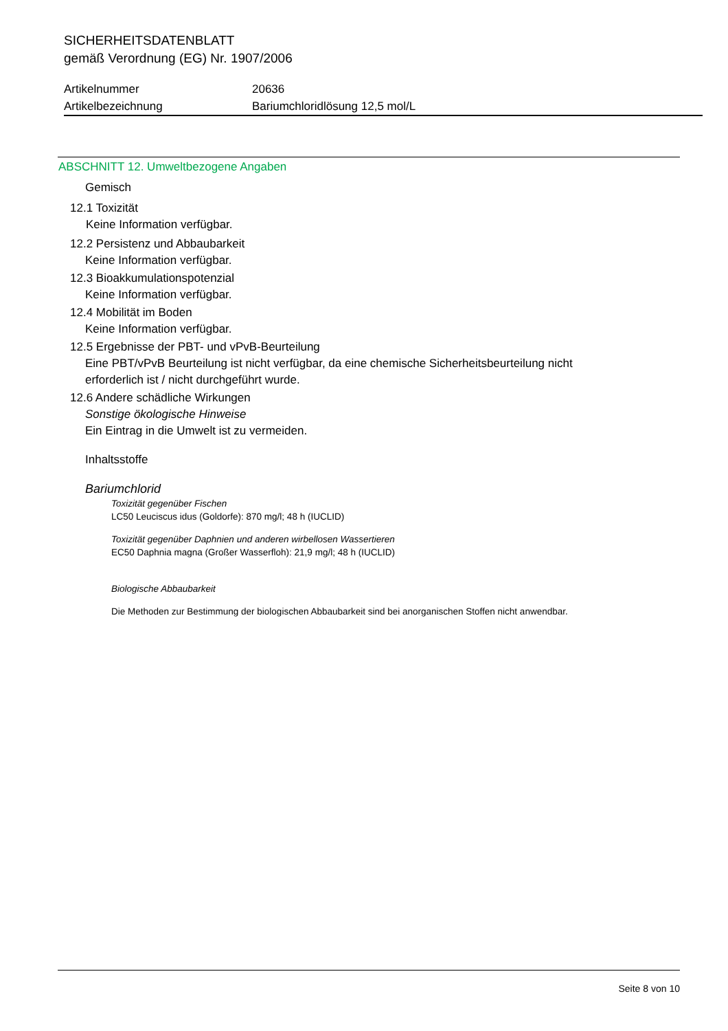SICHERHEITSDATENBLATT
gemäß Verordnung (EG) Nr. 1907/2006
Artikelnummer 20636
Artikelbezeichnung Bariumchloridlösung 12,5 mol/L
ABSCHNITT 12. Umweltbezogene Angaben
Gemisch
12.1 Toxizität
Keine Information verfügbar.
12.2 Persistenz und Abbaubarkeit
Keine Information verfügbar.
12.3 Bioakkumulationspotenzial
Keine Information verfügbar.
12.4 Mobilität im Boden
Keine Information verfügbar.
12.5 Ergebnisse der PBT- und vPvB-Beurteilung
Eine PBT/vPvB Beurteilung ist nicht verfügbar, da eine chemische Sicherheitsbeurteilung nicht
erforderlich ist / nicht durchgeführt wurde.
12.6 Andere schädliche Wirkungen
Sonstige ökologische Hinweise
Ein Eintrag in die Umwelt ist zu vermeiden.
Inhaltsstoffe
Bariumchlorid
Toxizität gegenüber Fischen
LC50 Leuciscus idus (Goldorfe): 870 mg/l; 48 h (IUCLID)
Toxizität gegenüber Daphnien und anderen wirbellosen Wassertieren
EC50 Daphnia magna (Großer Wasserfloh): 21,9 mg/l; 48 h (IUCLID)
Biologische Abbaubarkeit
Die Methoden zur Bestimmung der biologischen Abbaubarkeit sind bei anorganischen Stoffen nicht anwendbar.
Seite 8 von 10